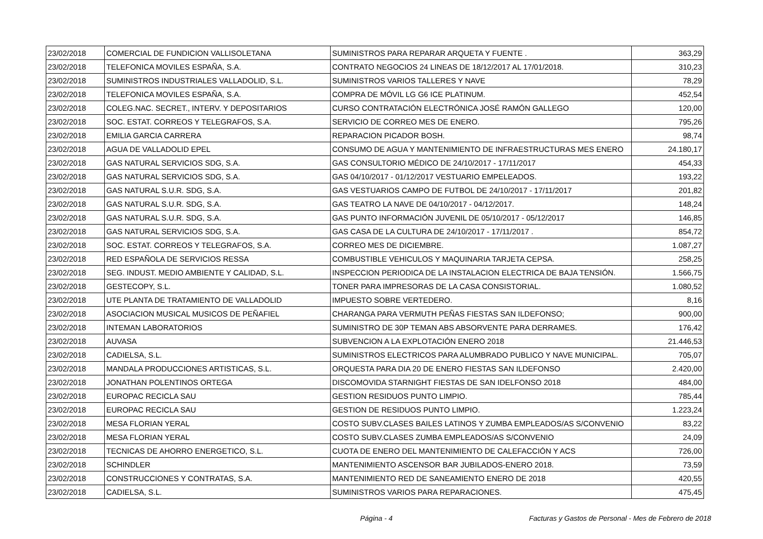| 23/02/2018 | COMERCIAL DE FUNDICION VALLISOLETANA | SUMINISTROS PARA REPARAR ARQUETA Y FUENTE . | 363,29 |
| 23/02/2018 | TELEFONICA MOVILES ESPAÑA, S.A. | CONTRATO NEGOCIOS 24 LINEAS DE 18/12/2017 AL 17/01/2018. | 310,23 |
| 23/02/2018 | SUMINISTROS INDUSTRIALES VALLADOLID, S.L. | SUMINISTROS VARIOS TALLERES Y NAVE | 78,29 |
| 23/02/2018 | TELEFONICA MOVILES ESPAÑA, S.A. | COMPRA DE MÓVIL LG G6 ICE PLATINUM. | 452,54 |
| 23/02/2018 | COLEG.NAC. SECRET., INTERV. Y DEPOSITARIOS | CURSO CONTRATACIÓN ELECTRÓNICA JOSÉ RAMÓN GALLEGO | 120,00 |
| 23/02/2018 | SOC. ESTAT. CORREOS Y TELEGRAFOS, S.A. | SERVICIO DE CORREO MES DE ENERO. | 795,26 |
| 23/02/2018 | EMILIA GARCIA CARRERA | REPARACION PICADOR BOSH. | 98,74 |
| 23/02/2018 | AGUA DE VALLADOLID EPEL | CONSUMO DE AGUA Y MANTENIMIENTO DE INFRAESTRUCTURAS MES ENERO | 24.180,17 |
| 23/02/2018 | GAS NATURAL SERVICIOS SDG, S.A. | GAS CONSULTORIO MÉDICO DE 24/10/2017 - 17/11/2017 | 454,33 |
| 23/02/2018 | GAS NATURAL SERVICIOS SDG, S.A. | GAS 04/10/2017 - 01/12/2017 VESTUARIO EMPELEADOS. | 193,22 |
| 23/02/2018 | GAS NATURAL S.U.R. SDG, S.A. | GAS VESTUARIOS CAMPO DE FUTBOL DE 24/10/2017 - 17/11/2017 | 201,82 |
| 23/02/2018 | GAS NATURAL S.U.R. SDG, S.A. | GAS TEATRO LA NAVE DE 04/10/2017 - 04/12/2017. | 148,24 |
| 23/02/2018 | GAS NATURAL S.U.R. SDG, S.A. | GAS PUNTO INFORMACIÓN JUVENIL DE 05/10/2017 - 05/12/2017 | 146,85 |
| 23/02/2018 | GAS NATURAL SERVICIOS SDG, S.A. | GAS CASA DE LA CULTURA DE 24/10/2017 - 17/11/2017 . | 854,72 |
| 23/02/2018 | SOC. ESTAT. CORREOS Y TELEGRAFOS, S.A. | CORREO MES DE DICIEMBRE. | 1.087,27 |
| 23/02/2018 | RED ESPAÑOLA DE SERVICIOS RESSA | COMBUSTIBLE VEHICULOS Y MAQUINARIA TARJETA CEPSA. | 258,25 |
| 23/02/2018 | SEG. INDUST. MEDIO AMBIENTE Y CALIDAD, S.L. | INSPECCION PERIODICA DE LA INSTALACION ELECTRICA DE BAJA TENSIÓN. | 1.566,75 |
| 23/02/2018 | GESTECOPY, S.L. | TONER PARA IMPRESORAS DE LA CASA CONSISTORIAL. | 1.080,52 |
| 23/02/2018 | UTE PLANTA DE TRATAMIENTO DE VALLADOLID | IMPUESTO SOBRE VERTEDERO. | 8,16 |
| 23/02/2018 | ASOCIACION MUSICAL MUSICOS DE PEÑAFIEL | CHARANGA PARA VERMUTH PEÑAS FIESTAS SAN ILDEFONSO; | 900,00 |
| 23/02/2018 | INTEMAN LABORATORIOS | SUMINISTRO DE 30P TEMAN ABS ABSORVENTE PARA DERRAMES. | 176,42 |
| 23/02/2018 | AUVASA | SUBVENCION A LA EXPLOTACIÓN ENERO 2018 | 21.446,53 |
| 23/02/2018 | CADIELSA, S.L. | SUMINISTROS ELECTRICOS PARA ALUMBRADO PUBLICO Y NAVE MUNICIPAL. | 705,07 |
| 23/02/2018 | MANDALA PRODUCCIONES ARTISTICAS, S.L. | ORQUESTA PARA DIA 20 DE ENERO FIESTAS SAN ILDEFONSO | 2.420,00 |
| 23/02/2018 | JONATHAN POLENTINOS ORTEGA | DISCOMOVIDA STARNIGHT FIESTAS DE SAN IDELFONSO 2018 | 484,00 |
| 23/02/2018 | EUROPAC RECICLA SAU | GESTION RESIDUOS PUNTO LIMPIO. | 785,44 |
| 23/02/2018 | EUROPAC RECICLA SAU | GESTION DE RESIDUOS PUNTO LIMPIO. | 1.223,24 |
| 23/02/2018 | MESA FLORIAN YERAL | COSTO SUBV.CLASES BAILES LATINOS Y ZUMBA EMPLEADOS/AS S/CONVENIO | 83,22 |
| 23/02/2018 | MESA FLORIAN YERAL | COSTO SUBV.CLASES ZUMBA EMPLEADOS/AS S/CONVENIO | 24,09 |
| 23/02/2018 | TECNICAS DE AHORRO ENERGETICO, S.L. | CUOTA DE ENERO DEL MANTENIMIENTO DE CALEFACCIÓN Y ACS | 726,00 |
| 23/02/2018 | SCHINDLER | MANTENIMIENTO ASCENSOR BAR JUBILADOS-ENERO 2018. | 73,59 |
| 23/02/2018 | CONSTRUCCIONES Y CONTRATAS, S.A. | MANTENIMIENTO RED DE SANEAMIENTO ENERO DE 2018 | 420,55 |
| 23/02/2018 | CADIELSA, S.L. | SUMINISTROS VARIOS PARA REPARACIONES. | 475,45 |
Página - 4 Facturas y Gastos de Personal - Mes de Febrero de 2018